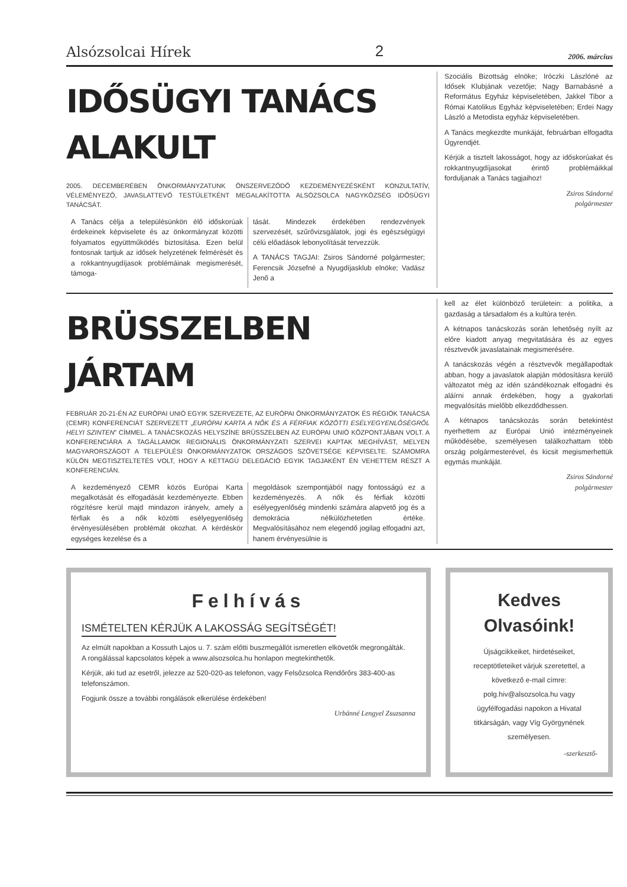Alsózsolcai Hírek 2 2006. március
IDŐSÜGYI TANÁCS ALAKULT
2005. DECEMBERÉBEN ÖNKORMÁNYZATUNK ÖNSZERVEZŐDŐ KEZDEMÉNYEZÉSKÉNT KONZULTATÍV, VÉLEMÉNYEZŐ, JAVASLATTEVŐ TESTÜLETKÉNT MEGALAKÍTOTTA ALSÓZSOLCA NAGYKÖZSÉG IDŐSÜGYI TANÁCSÁT.
A Tanács célja a településünkön élő időskorúak érdekeinek képviselete és az önkormányzat közötti folyamatos együttműködés biztosítása. Ezen belül fontosnak tartjuk az idősek helyzetének felmérését és a rokkantnyugdíjasok problémáinak megismerését, támoga-
tását. Mindezek érdekében rendezvények szervezését, szűrővizsgálatok, jogi és egészségügyi célú előadások lebonyolítását tervezzük.
A TANÁCS TAGJAI: Zsiros Sándorné polgármester; Ferencsik Józsefné a Nyugdíjasklub elnöke; Vadász Jenő a
Szociális Bizottság elnöke; Iróczki Lászlóné az Idősek Klubjának vezetője; Nagy Barnabásné a Református Egyház képviseletében, Jakkel Tibor a Római Katolikus Egyház képviseletében; Erdei Nagy László a Metodista egyház képviseletében.
A Tanács megkezdte munkáját, februárban elfogadta Ügyrendjét.
Kérjük a tisztelt lakosságot, hogy az időskorúakat és rokkantnyugdíjasokat érintő problémáikkal forduljanak a Tanács tagjaihoz!
Zsiros Sándorné
polgármester
BRÜSSZELBEN JÁRTAM
FEBRUÁR 20-21-ÉN AZ EURÓPAI UNIÓ EGYIK SZERVEZETE, AZ EURÓPAI ÖNKORMÁNYZATOK ÉS RÉGIÓK TANÁCSA (CEMR) KONFERENCIÁT SZERVEZETT „EURÓPAI KARTA A NŐK ÉS A FÉRFIAK KÖZÖTTI ESÉLYEGYENLŐSÉGRŐL HELYI SZINTEN” CÍMMEL. A TANÁCSKOZÁS HELYSZÍNE BRÜSSZELBEN AZ EURÓPAI UNIÓ KÖZPONTJÁBAN VOLT. A KONFERENCIÁRA A TAGÁLLAMOK REGIONÁLIS ÖNKORMÁNYZATI SZERVEI KAPTAK MEGHÍVÁST, MELYEN MAGYARORSZÁGOT A TELEPÜLÉSI ÖNKORMÁNYZATOK ORSZÁGOS SZÖVETSÉGE KÉPVISELTE. SZÁMOMRA KÜLÖN MEGTISZTELTETÉS VOLT, HOGY A KÉTTAGÚ DELEGÁCIÓ EGYIK TAGJAKÉNT ÉN VEHETTEM RÉSZT A KONFERENCIÁN.
A kezdeményező CEMR közös Európai Karta megalkotását és elfogadását kezdeményezte. Ebben rögzítésre kerül majd mindazon irányelv, amely a férfiak és a nők közötti esélyegyenlőség érvényesülésében problémát okozhat. A kérdéskör egységes kezelése és a
megoldások szempontjából nagy fontosságú ez a kezdeményezés. A nők és férfiak közötti esélyegyenlőség mindenki számára alapvető jog és a demokrácia nélkülözhetetlen értéke. Megvalósításához nem elegendő jogilag elfogadni azt, hanem érvényesülnie is
kell az élet különböző területein: a politika, a gazdaság a társadalom és a kultúra terén.
A kétnapos tanácskozás során lehetőség nyílt az előre kiadott anyag megvitatására és az egyes résztvevők javaslatainak megismerésére.
A tanácskozás végén a résztvevők megállapodtak abban, hogy a javaslatok alapján módosításra kerülő változatot még az idén szándékoznak elfogadni és aláírni annak érdekében, hogy a gyakorlati megvalósítás mielőbb elkezdődhessen.
A kétnapos tanácskozás során betekintést nyerhettem az Európai Unió intézményeinek működésébe, személyesen találkozhattam több ország polgármesterével, és kicsit megismerhettük egymás munkáját.
Zsiros Sándorné
polgármester
Felhívás
ISMÉTELTEN KÉRJÜK A LAKOSSÁG SEGÍTSÉGÉT!
Az elmúlt napokban a Kossuth Lajos u. 7. szám előtti buszmegállót ismeretlen elkövetők megrongálták.
A rongálással kapcsolatos képek a www.alsozsolca.hu honlapon megtekinthetők.
Kérjük, aki tud az esetről, jelezze az 520-020-as telefonon, vagy Felsőzsolca Rendőrőrs 383-400-as telefonszámon.
Fogjunk össze a további rongálások elkerülése érdekében!
Urbánné Lengyel Zsuzsanna
Kedves
Olvasóink!
Újságcikkeiket, hirdetéseiket, receptötleteiket várjuk szeretettel, a következő e-mail címre: polg.hiv@alsozsolca.hu vagy ügyfélfogadási napokon a Hivatal titkárságán, vagy Víg Györgynének személyesen.
-szerkesztő-